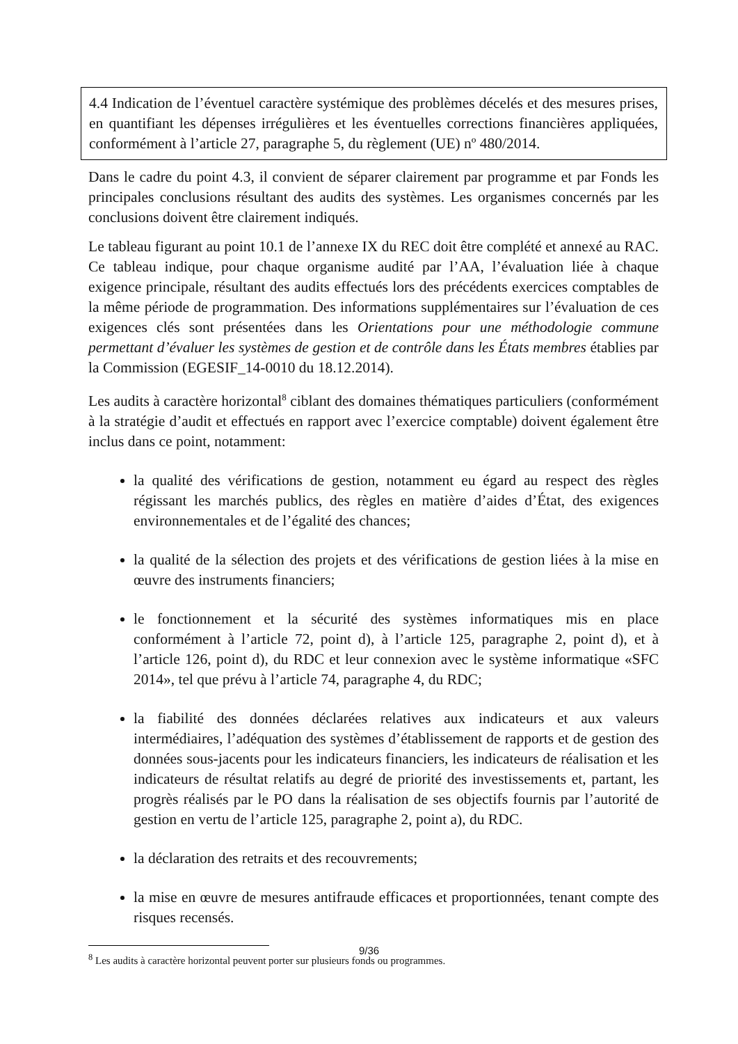4.4 Indication de l’éventuel caractère systémique des problèmes décelés et des mesures prises, en quantifiant les dépenses irrégulières et les éventuelles corrections financières appliquées, conformément à l’article 27, paragraphe 5, du règlement (UE) nº 480/2014.
Dans le cadre du point 4.3, il convient de séparer clairement par programme et par Fonds les principales conclusions résultant des audits des systèmes. Les organismes concernés par les conclusions doivent être clairement indiqués.
Le tableau figurant au point 10.1 de l’annexe IX du REC doit être complété et annexé au RAC. Ce tableau indique, pour chaque organisme audité par l’AA, l’évaluation liée à chaque exigence principale, résultant des audits effectués lors des précédents exercices comptables de la même période de programmation. Des informations supplémentaires sur l’évaluation de ces exigences clés sont présentées dans les Orientations pour une méthodologie commune permettant d’évaluer les systèmes de gestion et de contrôle dans les États membres établies par la Commission (EGESIF_14-0010 du 18.12.2014).
Les audits à caractère horizontal<sup>8</sup> ciblant des domaines thématiques particuliers (conformément à la stratégie d’audit et effectués en rapport avec l’exercice comptable) doivent également être inclus dans ce point, notamment:
la qualité des vérifications de gestion, notamment eu égard au respect des règles régissant les marchés publics, des règles en matière d’aides d’État, des exigences environnementales et de l’égalité des chances;
la qualité de la sélection des projets et des vérifications de gestion liées à la mise en œuvre des instruments financiers;
le fonctionnement et la sécurité des systèmes informatiques mis en place conformément à l’article 72, point d), à l’article 125, paragraphe 2, point d), et à l’article 126, point d), du RDC et leur connexion avec le système informatique «SFC 2014», tel que prévu à l’article 74, paragraphe 4, du RDC;
la fiabilité des données déclarées relatives aux indicateurs et aux valeurs intermédiaires, l’adéquation des systèmes d’établissement de rapports et de gestion des données sous-jacents pour les indicateurs financiers, les indicateurs de réalisation et les indicateurs de résultat relatifs au degré de priorité des investissements et, partant, les progrès réalisés par le PO dans la réalisation de ses objectifs fournis par l’autorité de gestion en vertu de l’article 125, paragraphe 2, point a), du RDC.
la déclaration des retraits et des recouvrements;
la mise en œuvre de mesures antifraude efficaces et proportionnées, tenant compte des risques recensés.
<sup>8</sup> Les audits à caractère horizontal peuvent porter sur plusieurs fonds ou programmes.
9/36